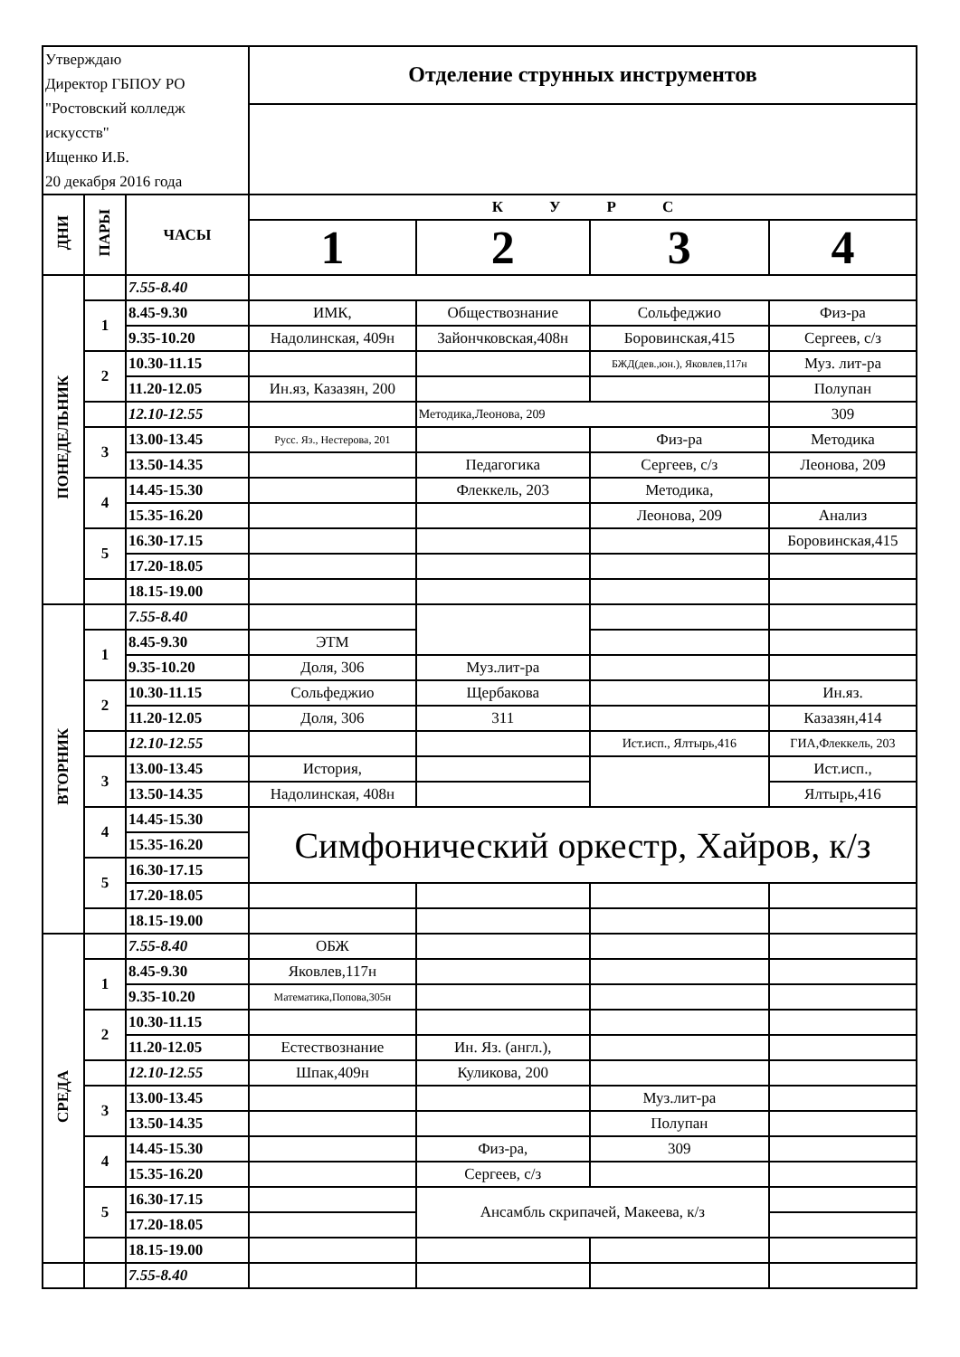| Утверждаю Директор ГБПОУ РО "Ростовский колледж искусств" Ищенко И.Б. 20 декабря 2016 года | | | Отделение струнных инструментов | | | |
| ДНИ | ПАРЫ | ЧАСЫ | К У Р С | | | |
| | | | 1 | 2 | 3 | 4 |
| ПОНЕДЕЛЬНИК | | 7.55-8.40 | | | | |
| | 1 | 8.45-9.30 | ИМК, | Обществознание | Сольфеджио | Физ-ра |
| | | 9.35-10.20 | Надолинская, 409н | Зайончковская,408н | Боровинская,415 | Сергеев, с/з |
| | 2 | 10.30-11.15 | | | БЖД(дев.,юн.), Яковлев,117н | Муз. лит-ра |
| | | 11.20-12.05 | Ин.яз, Казазян, 200 | | | Полупан |
| | | 12.10-12.55 | | Методика,Леонова, 209 | | 309 |
| | 3 | 13.00-13.45 | Русс. Яз., Нестерова, 201 | | Физ-ра | Методика |
| | | 13.50-14.35 | | Педагогика | Сергеев, с/з | Леонова, 209 |
| | 4 | 14.45-15.30 | | Флеккель, 203 | Методика, | |
| | | 15.35-16.20 | | | Леонова, 209 | Анализ |
| | 5 | 16.30-17.15 | | | | Боровинская,415 |
| | | 17.20-18.05 | | | | |
| | | 18.15-19.00 | | | | |
| ВТОРНИК | | 7.55-8.40 | | | | |
| | 1 | 8.45-9.30 | ЭТМ | | | |
| | | 9.35-10.20 | Доля, 306 | Муз.лит-ра | | |
| | 2 | 10.30-11.15 | Сольфеджио | Щербакова | | Ин.яз. |
| | | 11.20-12.05 | Доля, 306 | 311 | | Казазян,414 |
| | | 12.10-12.55 | | | Ист.исп., Ялтырь,416 | ГИА,Флеккель, 203 |
| | 3 | 13.00-13.45 | История, | | | Ист.исп., |
| | | 13.50-14.35 | Надолинская, 408н | | | Ялтырь,416 |
| | 4 | 14.45-15.30 | Симфонический оркестр, Хайров, к/з | | | |
| | | 15.35-16.20 | | | | |
| | 5 | 16.30-17.15 | | | | |
| | | 17.20-18.05 | | | | |
| | | 18.15-19.00 | | | | |
| СРЕДА | | 7.55-8.40 | ОБЖ | | | |
| | 1 | 8.45-9.30 | Яковлев,117н | | | |
| | | 9.35-10.20 | Математика,Попова,305н | | | |
| | 2 | 10.30-11.15 | | | | |
| | | 11.20-12.05 | Естествознание | Ин. Яз. (англ.), | | |
| | | 12.10-12.55 | Шпак,409н | Куликова, 200 | | |
| | 3 | 13.00-13.45 | | | Муз.лит-ра | |
| | | 13.50-14.35 | | | Полупан | |
| | 4 | 14.45-15.30 | | Физ-ра, | 309 | |
| | | 15.35-16.20 | | Сергеев, с/з | | |
| | 5 | 16.30-17.15 | | Ансамбль скрипачей, Макеева, к/з | | |
| | | 17.20-18.05 | | | | |
| | | 18.15-19.00 | | | | |
| | | 7.55-8.40 | | | | |